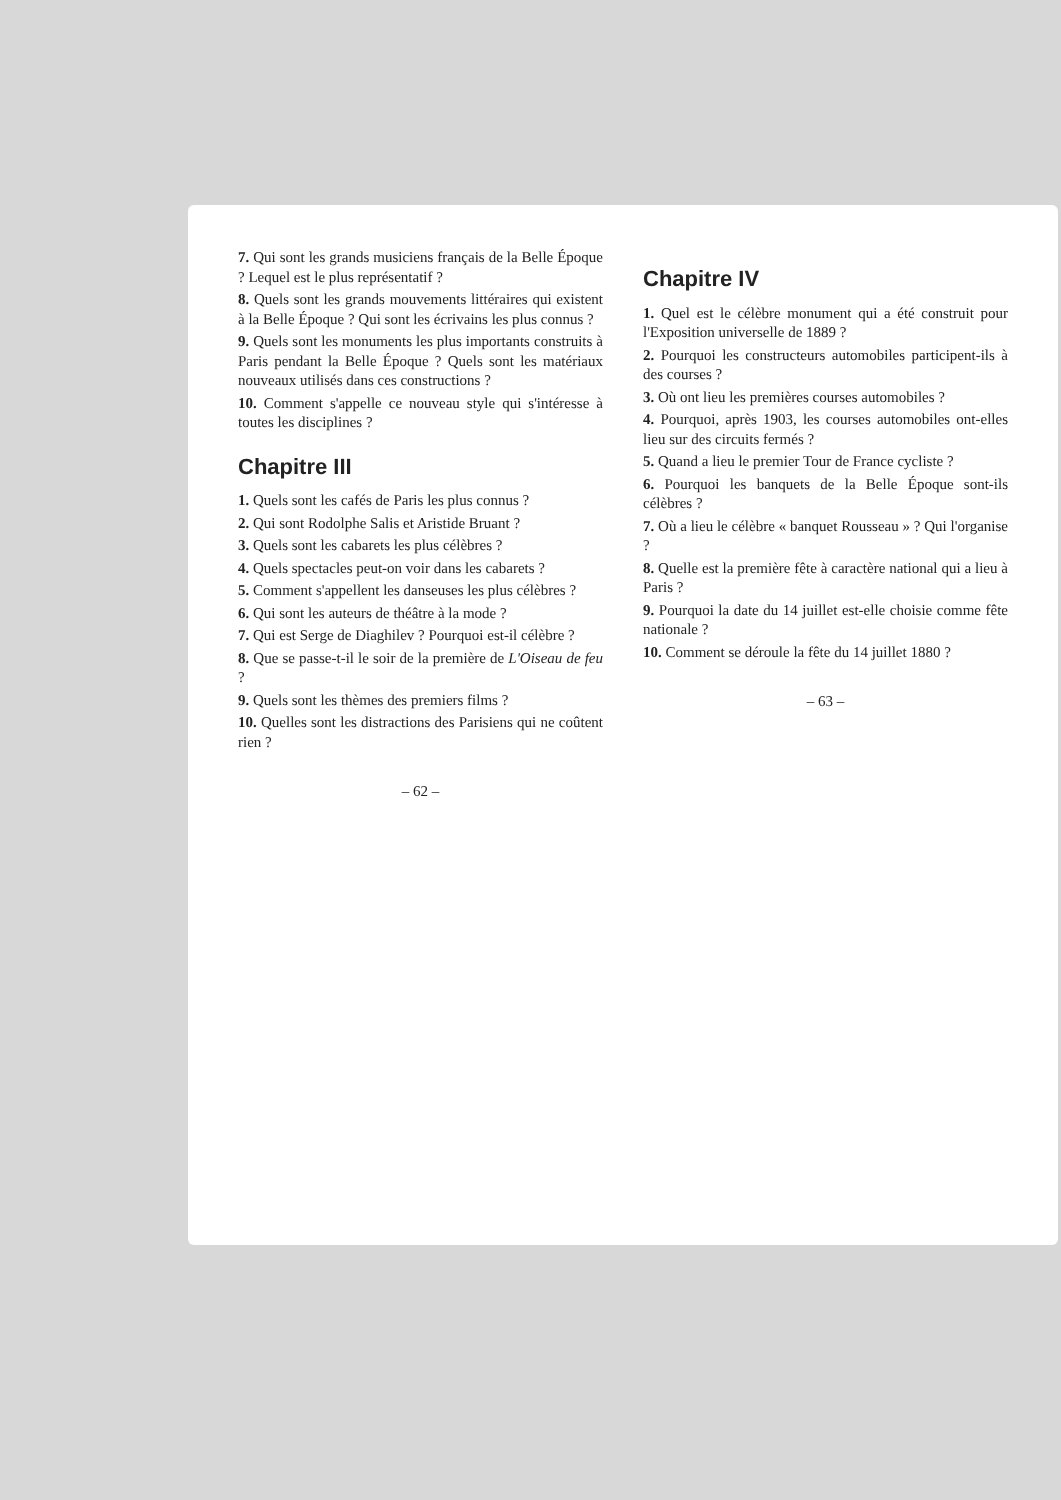7. Qui sont les grands musiciens français de la Belle Époque ? Lequel est le plus représentatif ?
8. Quels sont les grands mouvements littéraires qui existent à la Belle Époque ? Qui sont les écrivains les plus connus ?
9. Quels sont les monuments les plus importants construits à Paris pendant la Belle Époque ? Quels sont les matériaux nouveaux utilisés dans ces constructions ?
10. Comment s'appelle ce nouveau style qui s'intéresse à toutes les disciplines ?
Chapitre III
1. Quels sont les cafés de Paris les plus connus ?
2. Qui sont Rodolphe Salis et Aristide Bruant ?
3. Quels sont les cabarets les plus célèbres ?
4. Quels spectacles peut-on voir dans les cabarets ?
5. Comment s'appellent les danseuses les plus célèbres ?
6. Qui sont les auteurs de théâtre à la mode ?
7. Qui est Serge de Diaghilev ? Pourquoi est-il célèbre ?
8. Que se passe-t-il le soir de la première de L'Oiseau de feu ?
9. Quels sont les thèmes des premiers films ?
10. Quelles sont les distractions des Parisiens qui ne coûtent rien ?
– 62 –
Chapitre IV
1. Quel est le célèbre monument qui a été construit pour l'Exposition universelle de 1889 ?
2. Pourquoi les constructeurs automobiles participent-ils à des courses ?
3. Où ont lieu les premières courses automobiles ?
4. Pourquoi, après 1903, les courses automobiles ont-elles lieu sur des circuits fermés ?
5. Quand a lieu le premier Tour de France cycliste ?
6. Pourquoi les banquets de la Belle Époque sont-ils célèbres ?
7. Où a lieu le célèbre « banquet Rousseau » ? Qui l'organise ?
8. Quelle est la première fête à caractère national qui a lieu à Paris ?
9. Pourquoi la date du 14 juillet est-elle choisie comme fête nationale ?
10. Comment se déroule la fête du 14 juillet 1880 ?
– 63 –